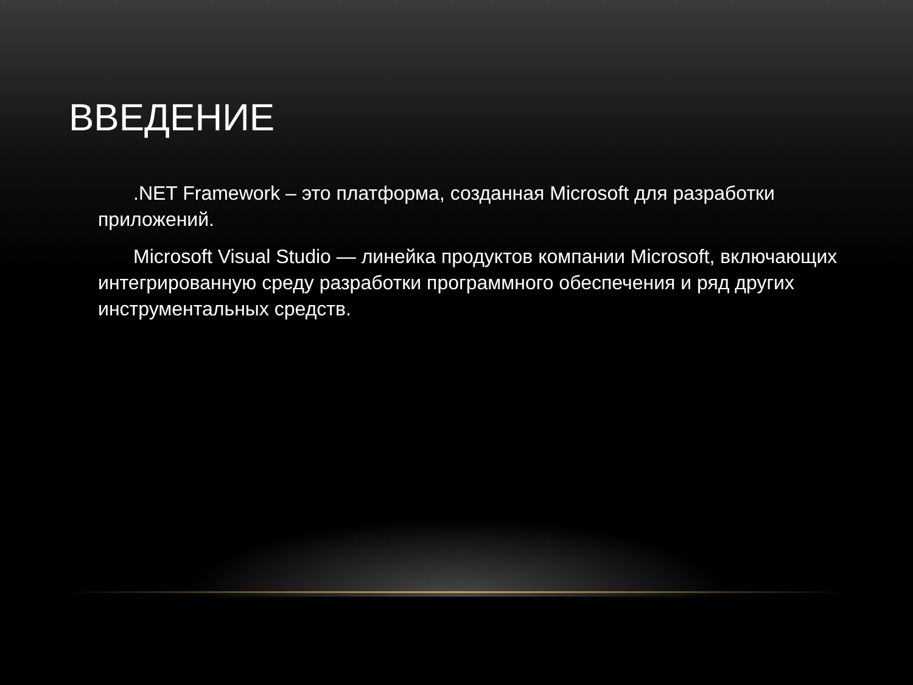ВВЕДЕНИЕ
.NET Framework – это платформа, созданная Microsoft для разработки приложений.
Microsoft Visual Studio — линейка продуктов компании Microsoft, включающих интегрированную среду разработки программного обеспечения и ряд других инструментальных средств.